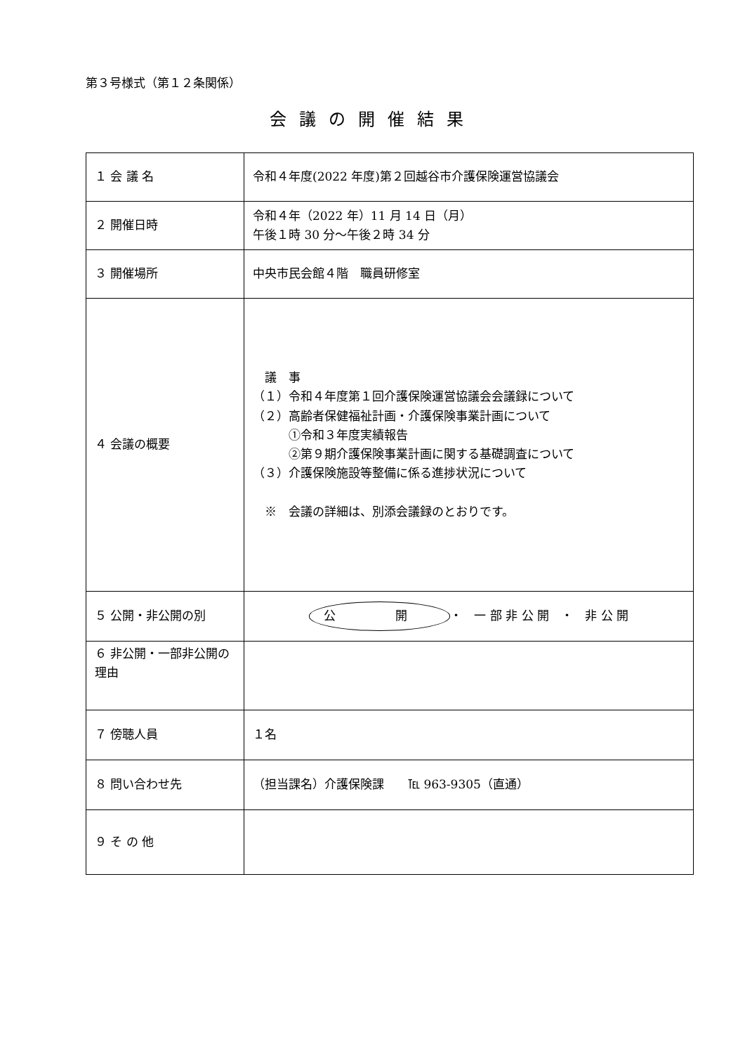第３号様式（第１２条関係）
会議の開催結果
| １ 会 議 名 | 令和４年度(2022 年度)第２回越谷市介護保険運営協議会 |
| ２ 開催日時 | 令和４年（2022 年）11 月 14 日（月） 午後１時 30 分～午後２時 34 分 |
| ３ 開催場所 | 中央市民会館４階 職員研修室 |
| ４ 会議の概要 | 議 事 （１）令和４年度第１回介護保険運営協議会会議録について （２）高齢者保健福祉計画・介護保険事業計画について ①令和３年度実績報告 ②第９期介護保険事業計画に関する基礎調査について （３）介護保険施設等整備に係る進捗状況について ※ 会議の詳細は、別添会議録のとおりです。 |
| ５ 公開・非公開の別 | 公 開 ・ 一 部 非 公 開 ・ 非 公 開 |
| ６ 非公開・一部非公開の理由 | |
| ７ 傍聴人員 | １名 |
| ８ 問い合わせ先 | （担当課名）介護保険課 ℡ 963-9305（直通） |
| ９ そ の 他 | |